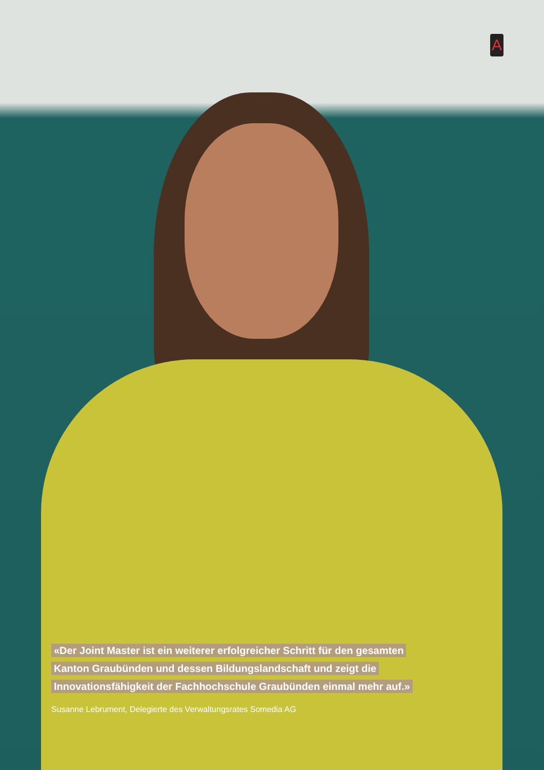A
«Der Joint Master ist ein weiterer erfolgreicher Schritt für den gesamten
Kanton Graubünden und dessen Bildungslandschaft und zeigt die
Innovationsfähigkeit der Fachhochschule Graubünden einmal mehr auf.»
Susanne Lebrument, Delegierte des Verwaltungsrates Somedia AG